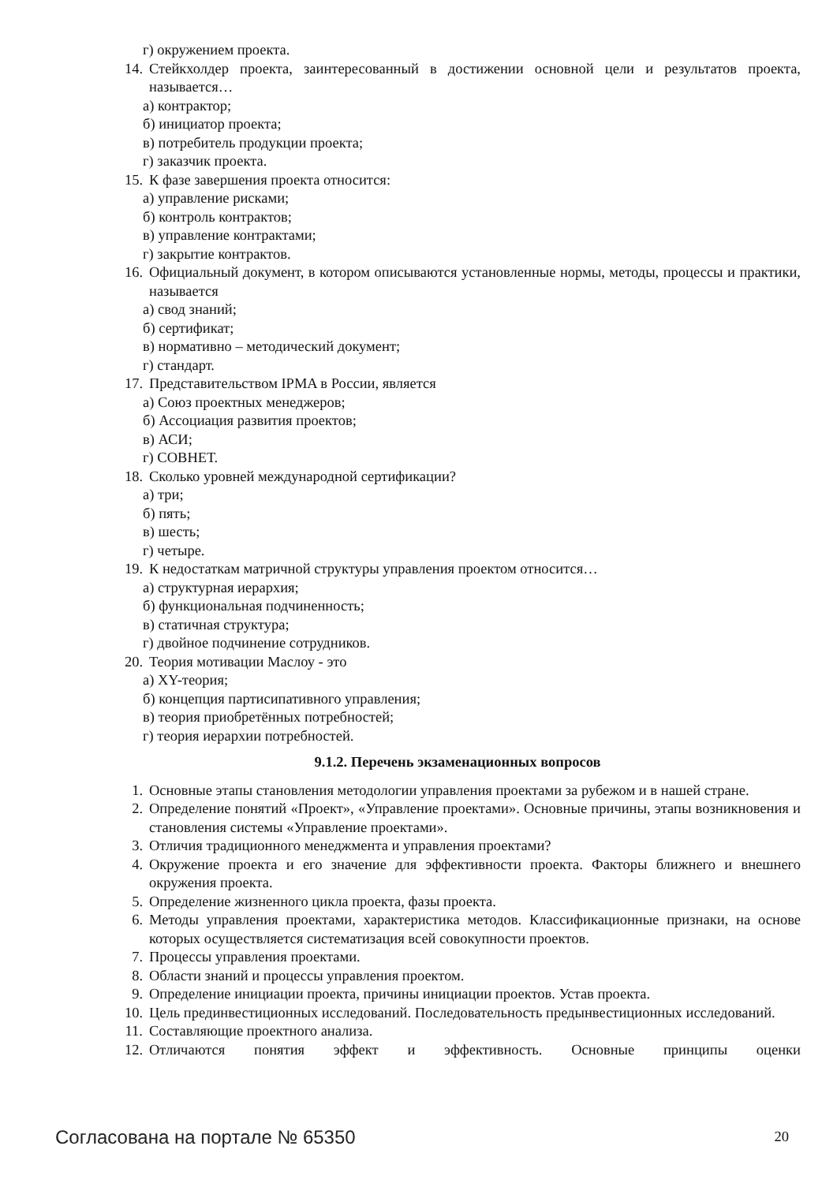г) окружением проекта.
14. Стейкхолдер проекта, заинтересованный в достижении основной цели и результатов проекта, называется…
а) контрактор;
б) инициатор проекта;
в) потребитель продукции проекта;
г) заказчик проекта.
15. К фазе завершения проекта относится:
а) управление рисками;
б) контроль контрактов;
в) управление контрактами;
г) закрытие контрактов.
16. Официальный документ, в котором описываются установленные нормы, методы, процессы и практики, называется
а) свод знаний;
б) сертификат;
в) нормативно – методический документ;
г) стандарт.
17. Представительством IPMA в России, является
а) Союз проектных менеджеров;
б) Ассоциация развития проектов;
в) АСИ;
г) СОВНЕТ.
18. Сколько уровней международной сертификации?
а) три;
б) пять;
в) шесть;
г) четыре.
19. К недостаткам матричной структуры управления проектом относится…
а) структурная иерархия;
б) функциональная подчиненность;
в) статичная структура;
г) двойное подчинение сотрудников.
20. Теория мотивации Маслоу - это
а) XY-теория;
б) концепция партисипативного управления;
в) теория приобретённых потребностей;
г) теория иерархии потребностей.
9.1.2. Перечень экзаменационных вопросов
1. Основные этапы становления методологии управления проектами за рубежом и в нашей стране.
2. Определение понятий «Проект», «Управление проектами». Основные причины, этапы возникновения и становления системы «Управление проектами».
3. Отличия традиционного менеджмента и управления проектами?
4. Окружение проекта и его значение для эффективности проекта. Факторы ближнего и внешнего окружения проекта.
5. Определение жизненного цикла проекта, фазы проекта.
6. Методы управления проектами, характеристика методов. Классификационные признаки, на основе которых осуществляется систематизация всей совокупности проектов.
7. Процессы управления проектами.
8. Области знаний и процессы управления проектом.
9. Определение инициации проекта, причины инициации проектов. Устав проекта.
10. Цель прединвестиционных исследований. Последовательность предынвестиционных исследований.
11. Составляющие проектного анализа.
12. Отличаются понятия эффект и эффективность. Основные принципы оценки
Согласована на портале № 65350 20